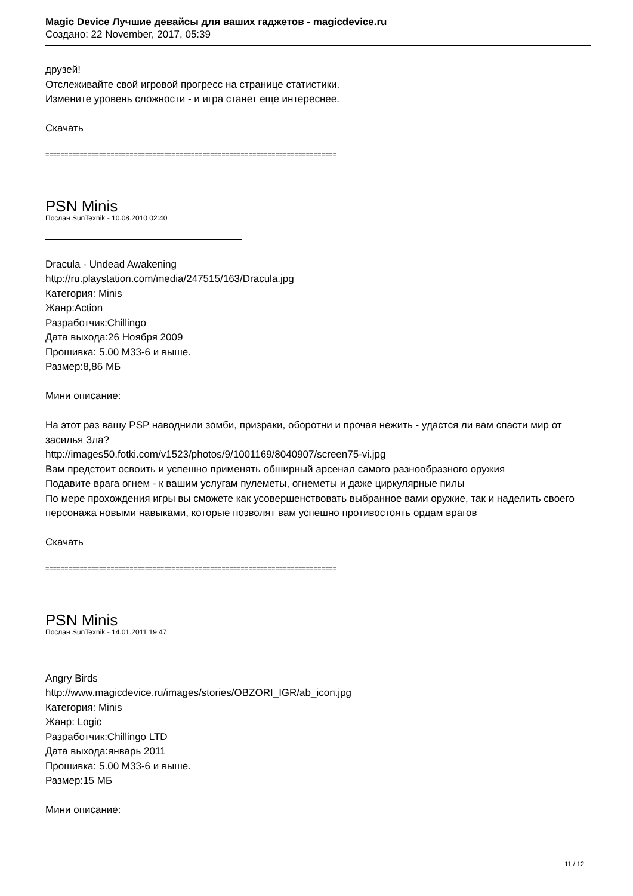Magic Device Лучшие девайсы для ваших гаджетов - magicdevice.ru
Создано: 22 November, 2017, 05:39
друзей!
Отслеживайте свой игровой прогресс на странице статистики.
Измените уровень сложности - и игра станет еще интереснее.
Скачать
============================================================================
PSN Minis
Послан SunTexnik - 10.08.2010 02:40
Dracula - Undead Awakening
http://ru.playstation.com/media/247515/163/Dracula.jpg
Категория: Minis
Жанр:Action
Разработчик:Chillingo
Дата выхода:26 Ноября 2009
Прошивка: 5.00 M33-6 и выше.
Размер:8,86 МБ
Мини описание:
На этот раз вашу PSP наводнили зомби, призраки, оборотни и прочая нежить - удастся ли вам спасти мир от засилья Зла?
http://images50.fotki.com/v1523/photos/9/1001169/8040907/screen75-vi.jpg
Вам предстоит освоить и успешно применять обширный арсенал самого разнообразного оружия
Подавите врага огнем - к вашим услугам пулеметы, огнеметы и даже циркулярные пилы
По мере прохождения игры вы сможете как усовершенствовать выбранное вами оружие, так и наделить своего персонажа новыми навыками, которые позволят вам успешно противостоять ордам врагов
Скачать
============================================================================
PSN Minis
Послан SunTexnik - 14.01.2011 19:47
Angry Birds
http://www.magicdevice.ru/images/stories/OBZORI_IGR/ab_icon.jpg
Категория: Minis
Жанр: Logic
Разработчик:Chillingo LTD
Дата выхода:январь 2011
Прошивка: 5.00 M33-6 и выше.
Размер:15 МБ
Мини описание:
11 / 12